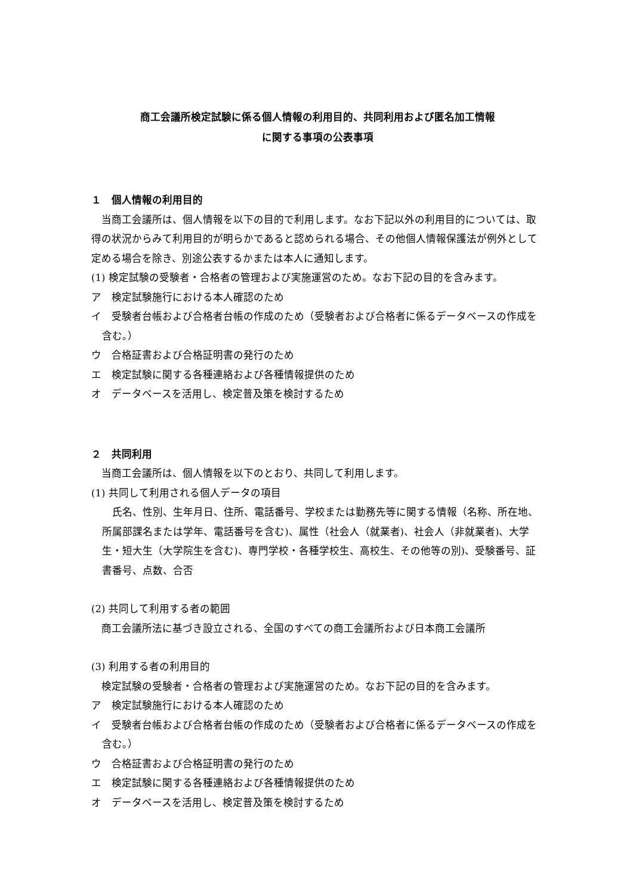商工会議所検定試験に係る個人情報の利用目的、共同利用および匿名加工情報
に関する事項の公表事項
１　個人情報の利用目的
当商工会議所は、個人情報を以下の目的で利用します。なお下記以外の利用目的については、取得の状況からみて利用目的が明らかであると認められる場合、その他個人情報保護法が例外として定める場合を除き、別途公表するかまたは本人に通知します。
(1) 検定試験の受験者・合格者の管理および実施運営のため。なお下記の目的を含みます。
ア　検定試験施行における本人確認のため
イ　受験者台帳および合格者台帳の作成のため（受験者および合格者に係るデータベースの作成を含む。）
ウ　合格証書および合格証明書の発行のため
エ　検定試験に関する各種連絡および各種情報提供のため
オ　データベースを活用し、検定普及策を検討するため
２　共同利用
当商工会議所は、個人情報を以下のとおり、共同して利用します。
(1) 共同して利用される個人データの項目
氏名、性別、生年月日、住所、電話番号、学校または勤務先等に関する情報（名称、所在地、所属部課名または学年、電話番号を含む)、属性（社会人（就業者)、社会人（非就業者)、大学生・短大生（大学院生を含む)、専門学校・各種学校生、高校生、その他等の別)、受験番号、証書番号、点数、合否
(2) 共同して利用する者の範囲
商工会議所法に基づき設立される、全国のすべての商工会議所および日本商工会議所
(3) 利用する者の利用目的
検定試験の受験者・合格者の管理および実施運営のため。なお下記の目的を含みます。
ア　検定試験施行における本人確認のため
イ　受験者台帳および合格者台帳の作成のため（受験者および合格者に係るデータベースの作成を含む。）
ウ　合格証書および合格証明書の発行のため
エ　検定試験に関する各種連絡および各種情報提供のため
オ　データベースを活用し、検定普及策を検討するため